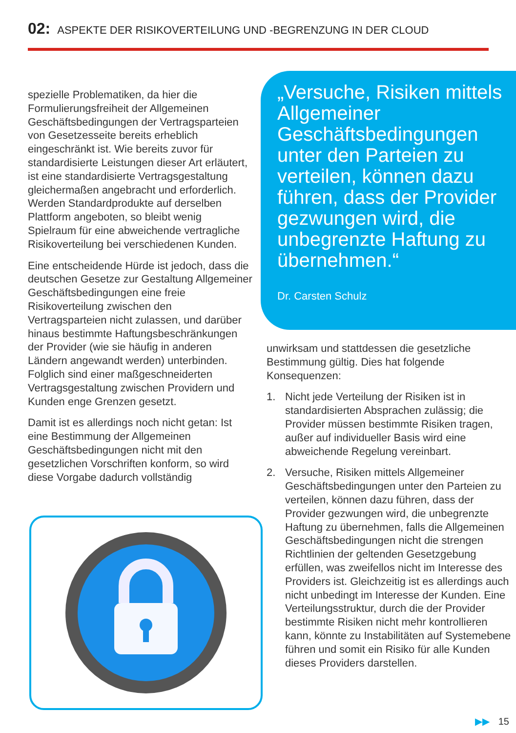02: ASPEKTE DER RISIKOVERTEILUNG UND -BEGRENZUNG IN DER CLOUD
spezielle Problematiken, da hier die Formulierungsfreiheit der Allgemeinen Geschäftsbedingungen der Vertragsparteien von Gesetzesseite bereits erheblich eingeschränkt ist. Wie bereits zuvor für standardisierte Leistungen dieser Art erläutert, ist eine standardisierte Vertragsgestaltung gleichermaßen angebracht und erforderlich. Werden Standardprodukte auf derselben Plattform angeboten, so bleibt wenig Spielraum für eine abweichende vertragliche Risikoverteilung bei verschiedenen Kunden.
Eine entscheidende Hürde ist jedoch, dass die deutschen Gesetze zur Gestaltung Allgemeiner Geschäftsbedingungen eine freie Risikoverteilung zwischen den Vertragsparteien nicht zulassen, und darüber hinaus bestimmte Haftungsbeschränkungen der Provider (wie sie häufig in anderen Ländern angewandt werden) unterbinden. Folglich sind einer maßgeschneiderten Vertragsgestaltung zwischen Providern und Kunden enge Grenzen gesetzt.
Damit ist es allerdings noch nicht getan: Ist eine Bestimmung der Allgemeinen Geschäftsbedingungen nicht mit den gesetzlichen Vorschriften konform, so wird diese Vorgabe dadurch vollständig
„Versuche, Risiken mittels Allgemeiner Geschäftsbedingungen unter den Parteien zu verteilen, können dazu führen, dass der Provider gezwungen wird, die unbegrenzte Haftung zu übernehmen.“
Dr. Carsten Schulz
unwirksam und stattdessen die gesetzliche Bestimmung gültig. Dies hat folgende Konsequenzen:
1. Nicht jede Verteilung der Risiken ist in standardisierten Absprachen zulässig; die Provider müssen bestimmte Risiken tragen, außer auf individueller Basis wird eine abweichende Regelung vereinbart.
2. Versuche, Risiken mittels Allgemeiner Geschäftsbedingungen unter den Parteien zu verteilen, können dazu führen, dass der Provider gezwungen wird, die unbegrenzte Haftung zu übernehmen, falls die Allgemeinen Geschäftsbedingungen nicht die strengen Richtlinien der geltenden Gesetzgebung erfüllen, was zweifellos nicht im Interesse des Providers ist. Gleichzeitig ist es allerdings auch nicht unbedingt im Interesse der Kunden. Eine Verteilungsstruktur, durch die der Provider bestimmte Risiken nicht mehr kontrollieren kann, könnte zu Instabilitäten auf Systemebene führen und somit ein Risiko für alle Kunden dieses Providers darstellen.
▶▶ 15